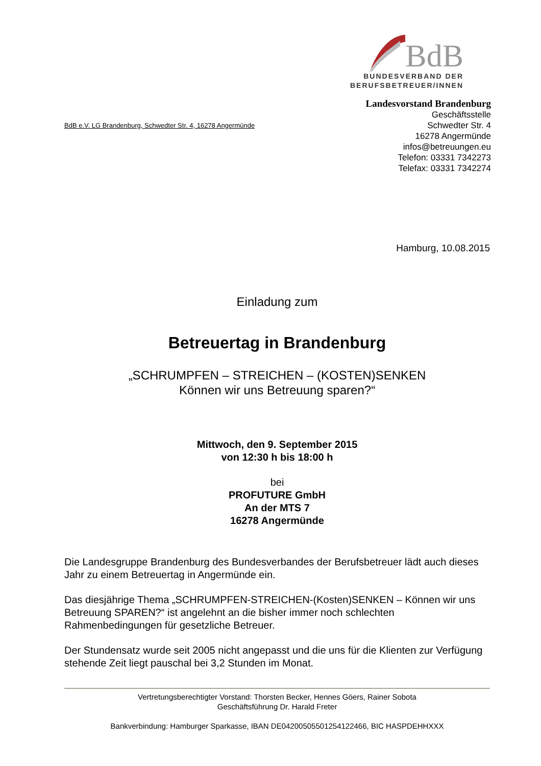BdB
BUNDESVERBAND DER
BERUFSBETREUER/INNEN
BdB e.V. LG Brandenburg, Schwedter Str. 4, 16278 Angermünde
Landesvorstand Brandenburg
Geschäftsstelle
Schwedter Str. 4
16278 Angermünde
infos@betreuungen.eu
Telefon: 03331 7342273
Telefax: 03331 7342274
Hamburg, 10.08.2015
Einladung zum
Betreuertag in Brandenburg
„SCHRUMPFEN – STREICHEN – (KOSTEN)SENKEN
Können wir uns Betreuung sparen?“
Mittwoch, den 9. September 2015
von 12:30 h bis 18:00 h
bei
PROFUTURE GmbH
An der MTS 7
16278 Angermünde
Die Landesgruppe Brandenburg des Bundesverbandes der Berufsbetreuer lädt auch dieses Jahr zu einem Betreuertag in Angermünde ein.
Das diesjährige Thema „SCHRUMPFEN-STREICHEN-(Kosten)SENKEN – Können wir uns Betreuung SPAREN?“ ist angelehnt an die bisher immer noch schlechten Rahmenbedingungen für gesetzliche Betreuer.
Der Stundensatz wurde seit 2005 nicht angepasst und die uns für die Klienten zur Verfügung stehende Zeit liegt pauschal bei 3,2 Stunden im Monat.
Vertretungsberechtigter Vorstand: Thorsten Becker, Hennes Göers, Rainer Sobota
Geschäftsführung Dr. Harald Freter
Bankverbindung: Hamburger Sparkasse, IBAN DE04200505501254122466, BIC HASPDEHHXXX